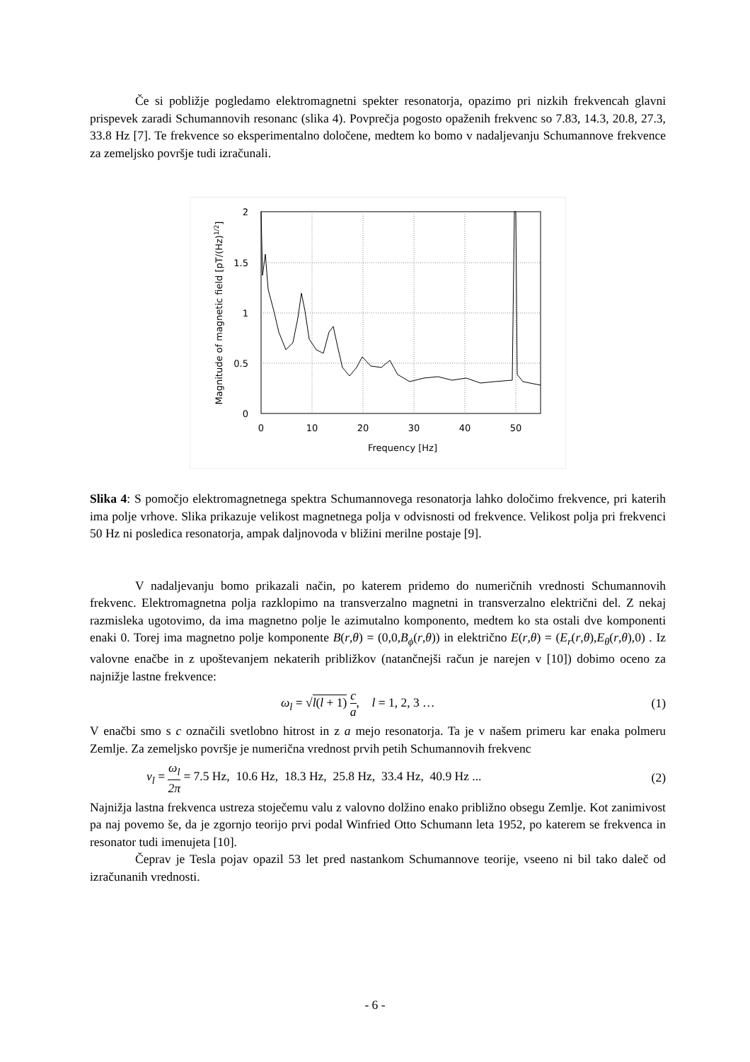Če si pobližje pogledamo elektromagnetni spekter resonatorja, opazimo pri nizkih frekvencah glavni prispevek zaradi Schumannovih resonanc (slika 4). Povprečja pogosto opaženih frekvenc so 7.83, 14.3, 20.8, 27.3, 33.8 Hz [7]. Te frekvence so eksperimentalno določene, medtem ko bomo v nadaljevanju Schumannove frekvence za zemeljsko površje tudi izračunali.
2
1.5
1
0.5
0
0
10
20
30
40
50
Frequency [Hz]
Magnitude of magnetic field [pT/(Hz)1/2]
Slika 4: S pomočjo elektromagnetnega spektra Schumannovega resonatorja lahko določimo frekvence, pri katerih ima polje vrhove. Slika prikazuje velikost magnetnega polja v odvisnosti od frekvence. Velikost polja pri frekvenci 50 Hz ni posledica resonatorja, ampak daljnovoda v bližini merilne postaje [9].
V nadaljevanju bomo prikazali način, po katerem pridemo do numeričnih vrednosti Schumannovih frekvenc. Elektromagnetna polja razklopimo na transverzalno magnetni in transverzalno električni del. Z nekaj razmisleka ugotovimo, da ima magnetno polje le azimutalno komponento, medtem ko sta ostali dve komponenti enaki 0. Torej ima magnetno polje komponente B(r,θ) = (0,0,B<sub>ϕ</sub>(r,θ)) in električno E(r,θ) = (E<sub>r</sub>(r,θ),E<sub>θ</sub>(r,θ),0) . Iz valovne enačbe in z upoštevanjem nekaterih približkov (natančnejši račun je narejen v [10]) dobimo oceno za najnižje lastne frekvence:
ω<sub>l</sub> = √l(l + 1) c a, l = 1, 2, 3 … (1)
V enačbi smo s c označili svetlobno hitrost in z a mejo resonatorja. Ta je v našem primeru kar enaka polmeru Zemlje. Za zemeljsko površje je numerična vrednost prvih petih Schumannovih frekvenc
ν<sub>l</sub> = ω<sub>l</sub> 2π = 7.5 Hz, 10.6 Hz, 18.3 Hz, 25.8 Hz, 33.4 Hz, 40.9 Hz ... (2)
Najnižja lastna frekvenca ustreza stoječemu valu z valovno dolžino enako približno obsegu Zemlje. Kot zanimivost pa naj povemo še, da je zgornjo teorijo prvi podal Winfried Otto Schumann leta 1952, po katerem se frekvenca in resonator tudi imenujeta [10].
Čeprav je Tesla pojav opazil 53 let pred nastankom Schumannove teorije, vseeno ni bil tako daleč od izračunanih vrednosti.
- 6 -